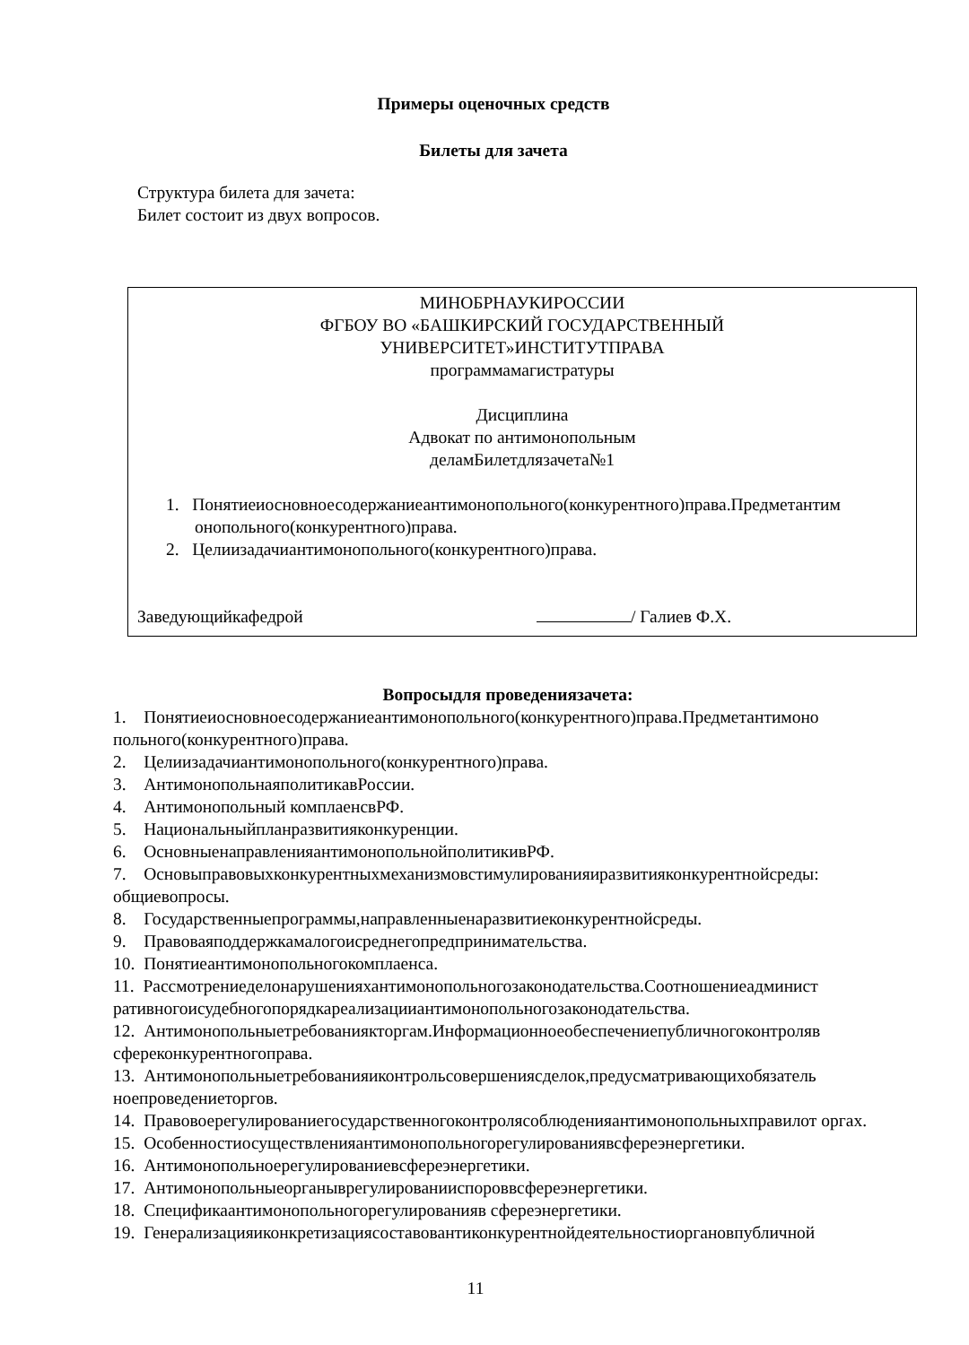Примеры оценочных средств
Билеты для зачета
Структура билета для зачета:
Билет состоит из двух вопросов.
МИНОБРНАУКИРОССИИ
ФГБОУ ВО «БАШКИРСКИЙ ГОСУДАРСТВЕННЫЙ
УНИВЕРСИТЕТ»ИНСТИТУТПРАВА
программамагистратуры
Дисциплина
Адвокат по антимонопольным
деламБилетдлязачета№1
1. Понятиеиосновноесодержаниеантимонопольного(конкурентного)права.Предметантим онопольного(конкурентного)права.
2. Целиизадачиантимонопольного(конкурентного)права.
Заведующийкафедрой / Галиев Ф.Х.
Вопросыдля проведениязачета:
1. Понятиеиосновноесодержаниеантимонопольного(конкурентного)права.Предметантимоно польного(конкурентного)права.
2. Целиизадачиантимонопольного(конкурентного)права.
3. АнтимонопольнаяполитикавРоссии.
4. Антимонопольный комплаенсвРФ.
5. Национальныйпланразвитияконкуренции.
6. ОсновныенаправленияантимонопольнойполитикивРФ.
7. Основыправовыхконкурентныхмеханизмовстимулированияиразвитияконкурентнойсреды: общиевопросы.
8. Государственныепрограммы,направленныенаразвитиеконкурентнойсреды.
9. Правоваяподдержкамалогоисреднегопредпринимательства.
10. Понятиеантимонопольногокомплаенса.
11. Рассмотрениеделонарушенияхантимонопольногозаконодательства.Соотношениеадминист ративногоисудебногопорядкареализацииантимонопольногозаконодательства.
12. Антимонопольныетребованиякторгам.Информационноеобеспечениепубличногоконтроляв сфереконкурентногоправа.
13. Антимонопольныетребованияиконтрольсовершениясделок,предусматривающихобязатель ноепроведениеторгов.
14. Правовоерегулированиегосударственногоконтролясоблюденияантимонопольныхправилот оргах.
15. Особенностиосуществленияантимонопольногорегулированиявсфереэнергетики.
16. Антимонопольноерегулированиевсфереэнергетики.
17. Антимонопольныеорганыврегулированииспороввсфереэнергетики.
18. Спецификаантимонопольногорегулированияв сфереэнергетики.
19. Генерализацияиконкретизациясоставовантиконкурентнойдеятельностиоргановпубличной
11